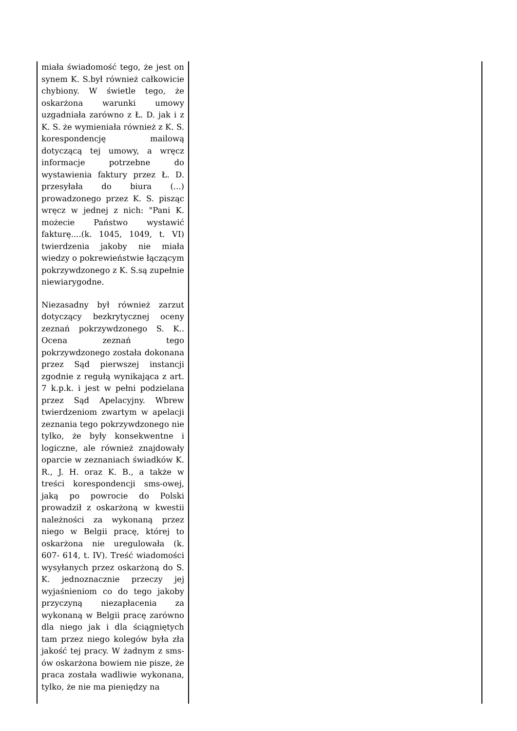| miała świadomość tego, że jest on synem K. S.był również całkowicie chybiony. W świetle tego, że oskarżona warunki umowy uzgadniała zarówno z Ł. D. jak i z K. S. że wymieniała również z K. S. korespondencję mailową dotyczącą tej umowy, a wręcz informacje potrzebne do wystawienia faktury przez Ł. D. przesyłała do biura (...) prowadzonego przez K. S. pisząc wręcz w jednej z nich: "Pani K. możecie Państwo wystawić fakturę....(k. 1045, 1049, t. VI) twierdzenia jakoby nie miała wiedzy o pokrewieństwie łączącym pokrzywdzonego z K. S.są zupełnie niewiarygodne. Niezasadny był również zarzut dotyczący bezkrytycznej oceny zeznań pokrzywdzonego S. K.. Ocena zeznań tego pokrzywdzonego została dokonana przez Sąd pierwszej instancji zgodnie z regułą wynikająca z art. 7 k.p.k. i jest w pełni podzielana przez Sąd Apelacyjny. Wbrew twierdzeniom zwartym w apelacji zeznania tego pokrzywdzonego nie tylko, że były konsekwentne i logiczne, ale również znajdowały oparcie w zeznaniach świadków K. R., J. H. oraz K. B., a także w treści korespondencji sms-owej, jaką po powrocie do Polski prowadził z oskarżoną w kwestii należności za wykonaną przez niego w Belgii pracę, której to oskarżona nie uregulowała (k. 607- 614, t. IV). Treść wiadomości wysyłanych przez oskarżoną do S. K. jednoznacznie przeczy jej wyjaśnieniom co do tego jakoby przyczyną niezapłacenia za wykonaną w Belgii pracę zarówno dla niego jak i dla ściągniętych tam przez niego kolegów była zła jakość tej pracy. W żadnym z sms-ów oskarżona bowiem nie pisze, że praca została wadliwie wykonana, tylko, że nie ma pieniędzy na | |